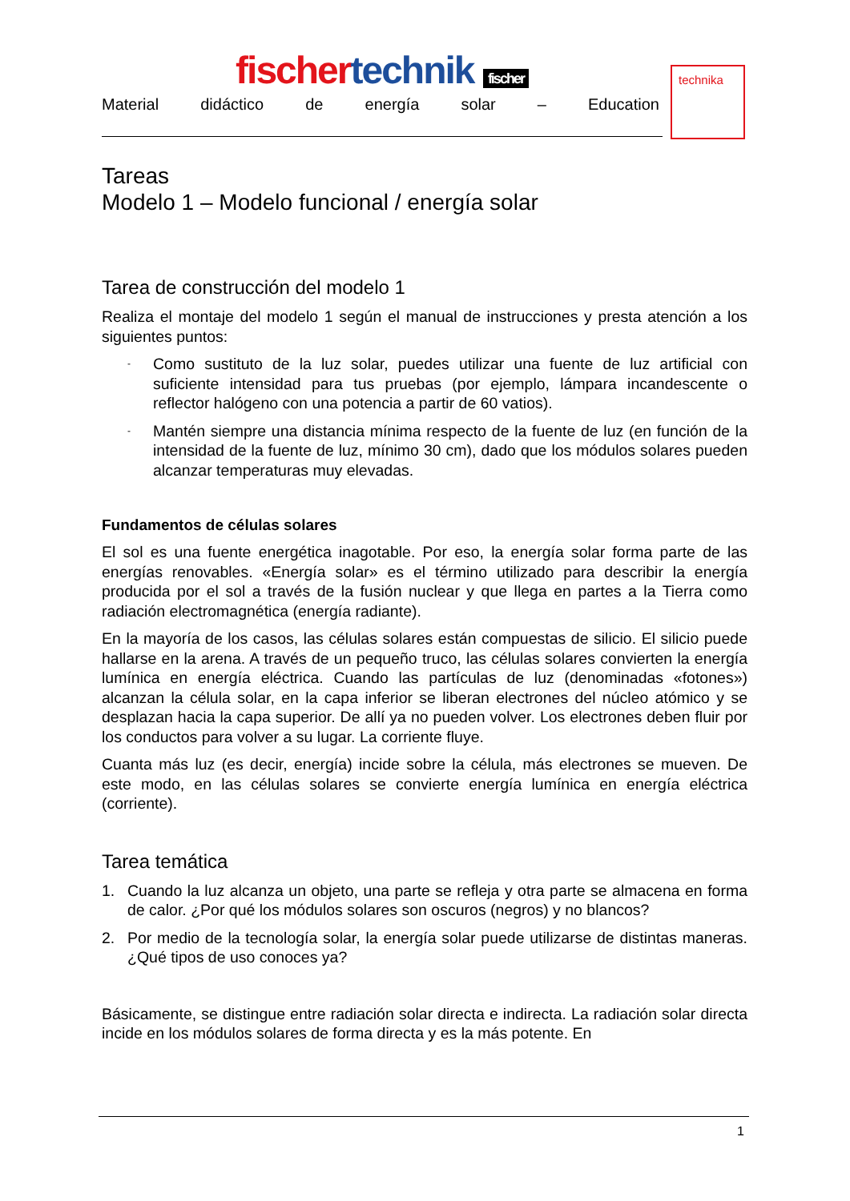technika
fischer technik fischer
Material didáctico de energía solar – Education
Tareas
Modelo 1 – Modelo funcional / energía solar
Tarea de construcción del modelo 1
Realiza el montaje del modelo 1 según el manual de instrucciones y presta atención a los siguientes puntos:
- Como sustituto de la luz solar, puedes utilizar una fuente de luz artificial con suficiente intensidad para tus pruebas (por ejemplo, lámpara incandescente o reflector halógeno con una potencia a partir de 60 vatios).
- Mantén siempre una distancia mínima respecto de la fuente de luz (en función de la intensidad de la fuente de luz, mínimo 30 cm), dado que los módulos solares pueden alcanzar temperaturas muy elevadas.
Fundamentos de células solares
El sol es una fuente energética inagotable. Por eso, la energía solar forma parte de las energías renovables. «Energía solar» es el término utilizado para describir la energía producida por el sol a través de la fusión nuclear y que llega en partes a la Tierra como radiación electromagnética (energía radiante).
En la mayoría de los casos, las células solares están compuestas de silicio. El silicio puede hallarse en la arena. A través de un pequeño truco, las células solares convierten la energía lumínica en energía eléctrica. Cuando las partículas de luz (denominadas «fotones») alcanzan la célula solar, en la capa inferior se liberan electrones del núcleo atómico y se desplazan hacia la capa superior. De allí ya no pueden volver. Los electrones deben fluir por los conductos para volver a su lugar. La corriente fluye.
Cuanta más luz (es decir, energía) incide sobre la célula, más electrones se mueven. De este modo, en las células solares se convierte energía lumínica en energía eléctrica (corriente).
Tarea temática
1. Cuando la luz alcanza un objeto, una parte se refleja y otra parte se almacena en forma de calor. ¿Por qué los módulos solares son oscuros (negros) y no blancos?
2. Por medio de la tecnología solar, la energía solar puede utilizarse de distintas maneras. ¿Qué tipos de uso conoces ya?
Básicamente, se distingue entre radiación solar directa e indirecta. La radiación solar directa incide en los módulos solares de forma directa y es la más potente. En
1